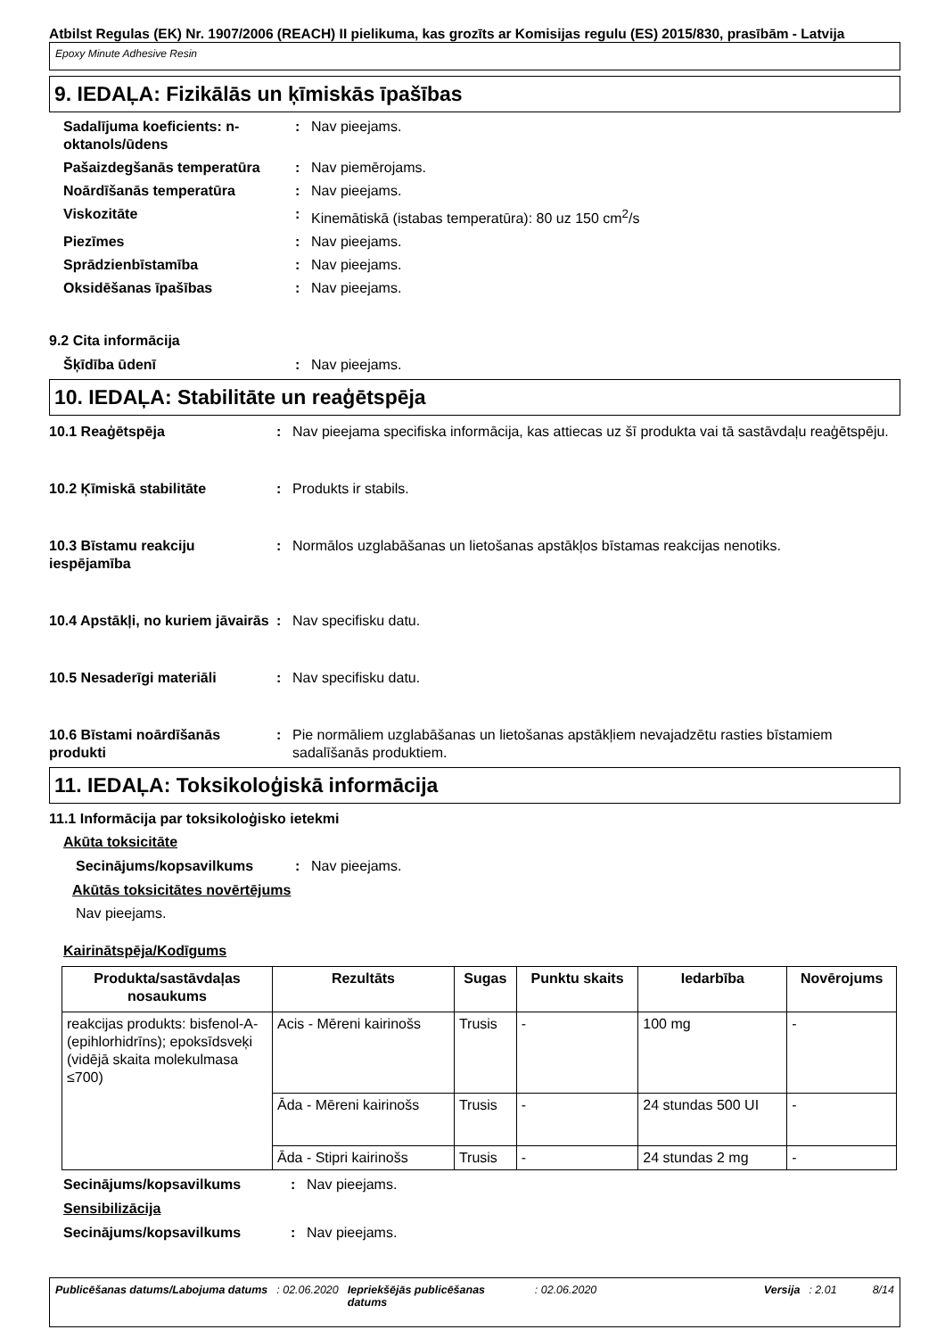Atbilst Regulas (EK) Nr. 1907/2006 (REACH) II pielikuma, kas grozīts ar Komisijas regulu (ES) 2015/830, prasībām - Latvija
Epoxy Minute Adhesive Resin
9. IEDAĻA: Fizikālās un ķīmiskās īpašības
Sadalījuma koeficients: n-oktanols/ūdens
: Nav pieejams.
Pašaizdegšanās temperatūra : Nav piemērojams.
Noārdīšanās temperatūra : Nav pieejams.
Viskozitāte : Kinemātiskā (istabas temperatūra): 80 uz 150 cm<sup>2</sup>/s
Piezīmes : Nav pieejams.
Sprādzienbīstamība : Nav pieejams.
Oksidēšanas īpašības : Nav pieejams.
9.2 Cita informācija
Šķīdība ūdenī : Nav pieejams.
10. IEDAĻA: Stabilitāte un reaģētspēja
10.1 Reaģētspēja : Nav pieejama specifiska informācija, kas attiecas uz šī produkta vai tā sastāvdaļu reaģētspēju.
10.2 Ķīmiskā stabilitāte : Produkts ir stabils.
10.3 Bīstamu reakciju iespējamība
: Normālos uzglabāšanas un lietošanas apstākļos bīstamas reakcijas nenotiks.
10.4 Apstākļi, no kuriem jāvairās
: Nav specifisku datu.
10.5 Nesaderīgi materiāli : Nav specifisku datu.
10.6 Bīstami noārdīšanās produkti
: Pie normāliem uzglabāšanas un lietošanas apstākļiem nevajadzētu rasties bīstamiem sadalīšanās produktiem.
11. IEDAĻA: Toksikoloģiskā informācija
11.1 Informācija par toksikoloģisko ietekmi
Akūta toksicitāte
Secinājums/kopsavilkums : Nav pieejams.
Akūtās toksicitātes novērtējums
Nav pieejams.
Kairinātspēja/Kodīgums
| Produkta/sastāvdaļas nosaukums | Rezultāts | Sugas | Punktu skaits | Iedarbība | Novērojums |
| --- | --- | --- | --- | --- | --- |
| reakcijas produkts: bisfenol-A-(epihlorhidrīns); epoksīdsveķi (vidējā skaita molekulmasa ≤700) | Acis - Mēreni kairinošs | Trusis | - | 100 mg | - |
| | Āda - Mēreni kairinošs | Trusis | - | 24 stundas 500 UI | - |
| | Āda - Stipri kairinošs | Trusis | - | 24 stundas 2 mg | - |
Secinājums/kopsavilkums : Nav pieejams.
Sensibilizācija
Secinājums/kopsavilkums : Nav pieejams.
Publicēšanas datums/Labojuma datums : 02.06.2020 Iepriekšējās publicēšanas datums : 02.06.2020 Versija : 2.01 8/14